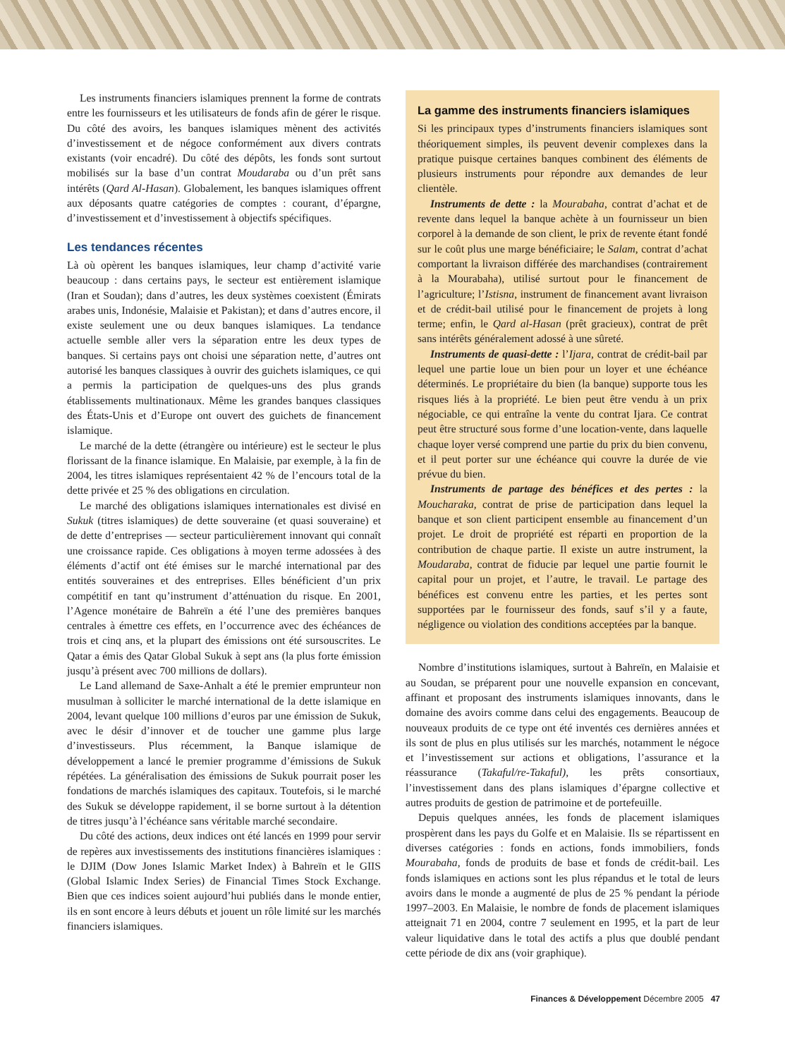Les instruments financiers islamiques prennent la forme de contrats entre les fournisseurs et les utilisateurs de fonds afin de gérer le risque. Du côté des avoirs, les banques islamiques mènent des activités d’investissement et de négoce conformément aux divers contrats existants (voir encadré). Du côté des dépôts, les fonds sont surtout mobilisés sur la base d’un contrat Moudaraba ou d’un prêt sans intérêts (Qard Al-Hasan). Globalement, les banques islamiques offrent aux déposants quatre catégories de comptes : courant, d’épargne, d’investissement et d’investissement à objectifs spécifiques.
Les tendances récentes
Là où opèrent les banques islamiques, leur champ d’activité varie beaucoup : dans certains pays, le secteur est entièrement islamique (Iran et Soudan); dans d’autres, les deux systèmes coexistent (Émirats arabes unis, Indonésie, Malaisie et Pakistan); et dans d’autres encore, il existe seulement une ou deux banques islamiques. La tendance actuelle semble aller vers la séparation entre les deux types de banques. Si certains pays ont choisi une séparation nette, d’autres ont autorisé les banques classiques à ouvrir des guichets islamiques, ce qui a permis la participation de quelques-uns des plus grands établissements multinationaux. Même les grandes banques classiques des États-Unis et d’Europe ont ouvert des guichets de financement islamique.
Le marché de la dette (étrangère ou intérieure) est le secteur le plus florissant de la finance islamique. En Malaisie, par exemple, à la fin de 2004, les titres islamiques représentaient 42 % de l’encours total de la dette privée et 25 % des obligations en circulation.
Le marché des obligations islamiques internationales est divisé en Sukuk (titres islamiques) de dette souveraine (et quasi souveraine) et de dette d’entreprises — secteur particulièrement innovant qui connaît une croissance rapide. Ces obligations à moyen terme adossées à des éléments d’actif ont été émises sur le marché international par des entités souveraines et des entreprises. Elles bénéficient d’un prix compétitif en tant qu’instrument d’atténuation du risque. En 2001, l’Agence monétaire de Bahreïn a été l’une des premières banques centrales à émettre ces effets, en l’occurrence avec des échéances de trois et cinq ans, et la plupart des émissions ont été sursouscrites. Le Qatar a émis des Qatar Global Sukuk à sept ans (la plus forte émission jusqu’à présent avec 700 millions de dollars).
Le Land allemand de Saxe-Anhalt a été le premier emprunteur non musulman à solliciter le marché international de la dette islamique en 2004, levant quelque 100 millions d’euros par une émission de Sukuk, avec le désir d’innover et de toucher une gamme plus large d’investisseurs. Plus récemment, la Banque islamique de développement a lancé le premier programme d’émissions de Sukuk répétées. La généralisation des émissions de Sukuk pourrait poser les fondations de marchés islamiques des capitaux. Toutefois, si le marché des Sukuk se développe rapidement, il se borne surtout à la détention de titres jusqu’à l’échéance sans véritable marché secondaire.
Du côté des actions, deux indices ont été lancés en 1999 pour servir de repères aux investissements des institutions financières islamiques : le DJIM (Dow Jones Islamic Market Index) à Bahreïn et le GIIS (Global Islamic Index Series) de Financial Times Stock Exchange. Bien que ces indices soient aujourd’hui publiés dans le monde entier, ils en sont encore à leurs débuts et jouent un rôle limité sur les marchés financiers islamiques.
La gamme des instruments financiers islamiques
Si les principaux types d’instruments financiers islamiques sont théoriquement simples, ils peuvent devenir complexes dans la pratique puisque certaines banques combinent des éléments de plusieurs instruments pour répondre aux demandes de leur clientèle.
Instruments de dette : la Mourabaha, contrat d’achat et de revente dans lequel la banque achète à un fournisseur un bien corporel à la demande de son client, le prix de revente étant fondé sur le coût plus une marge bénéficiaire; le Salam, contrat d’achat comportant la livraison différée des marchandises (contrairement à la Mourabaha), utilisé surtout pour le financement de l’agriculture; l’Istisna, instrument de financement avant livraison et de crédit-bail utilisé pour le financement de projets à long terme; enfin, le Qard al-Hasan (prêt gracieux), contrat de prêt sans intérêts généralement adossé à une sûreté.
Instruments de quasi-dette : l’Ijara, contrat de crédit-bail par lequel une partie loue un bien pour un loyer et une échéance déterminés. Le propriétaire du bien (la banque) supporte tous les risques liés à la propriété. Le bien peut être vendu à un prix négociable, ce qui entraîne la vente du contrat Ijara. Ce contrat peut être structuré sous forme d’une location-vente, dans laquelle chaque loyer versé comprend une partie du prix du bien convenu, et il peut porter sur une échéance qui couvre la durée de vie prévue du bien.
Instruments de partage des bénéfices et des pertes : la Moucharaka, contrat de prise de participation dans lequel la banque et son client participent ensemble au financement d’un projet. Le droit de propriété est réparti en proportion de la contribution de chaque partie. Il existe un autre instrument, la Moudaraba, contrat de fiducie par lequel une partie fournit le capital pour un projet, et l’autre, le travail. Le partage des bénéfices est convenu entre les parties, et les pertes sont supportées par le fournisseur des fonds, sauf s’il y a faute, négligence ou violation des conditions acceptées par la banque.
Nombre d’institutions islamiques, surtout à Bahreïn, en Malaisie et au Soudan, se préparent pour une nouvelle expansion en concevant, affinant et proposant des instruments islamiques innovants, dans le domaine des avoirs comme dans celui des engagements. Beaucoup de nouveaux produits de ce type ont été inventés ces dernières années et ils sont de plus en plus utilisés sur les marchés, notamment le négoce et l’investissement sur actions et obligations, l’assurance et la réassurance (Takaful/re-Takaful), les prêts consortiaux, l’investissement dans des plans islamiques d’épargne collective et autres produits de gestion de patrimoine et de portefeuille.
Depuis quelques années, les fonds de placement islamiques prospèrent dans les pays du Golfe et en Malaisie. Ils se répartissent en diverses catégories : fonds en actions, fonds immobiliers, fonds Mourabaha, fonds de produits de base et fonds de crédit-bail. Les fonds islamiques en actions sont les plus répandus et le total de leurs avoirs dans le monde a augmenté de plus de 25 % pendant la période 1997–2003. En Malaisie, le nombre de fonds de placement islamiques atteignait 71 en 2004, contre 7 seulement en 1995, et la part de leur valeur liquidative dans le total des actifs a plus que doublé pendant cette période de dix ans (voir graphique).
Finances & Développement Décembre 2005 47